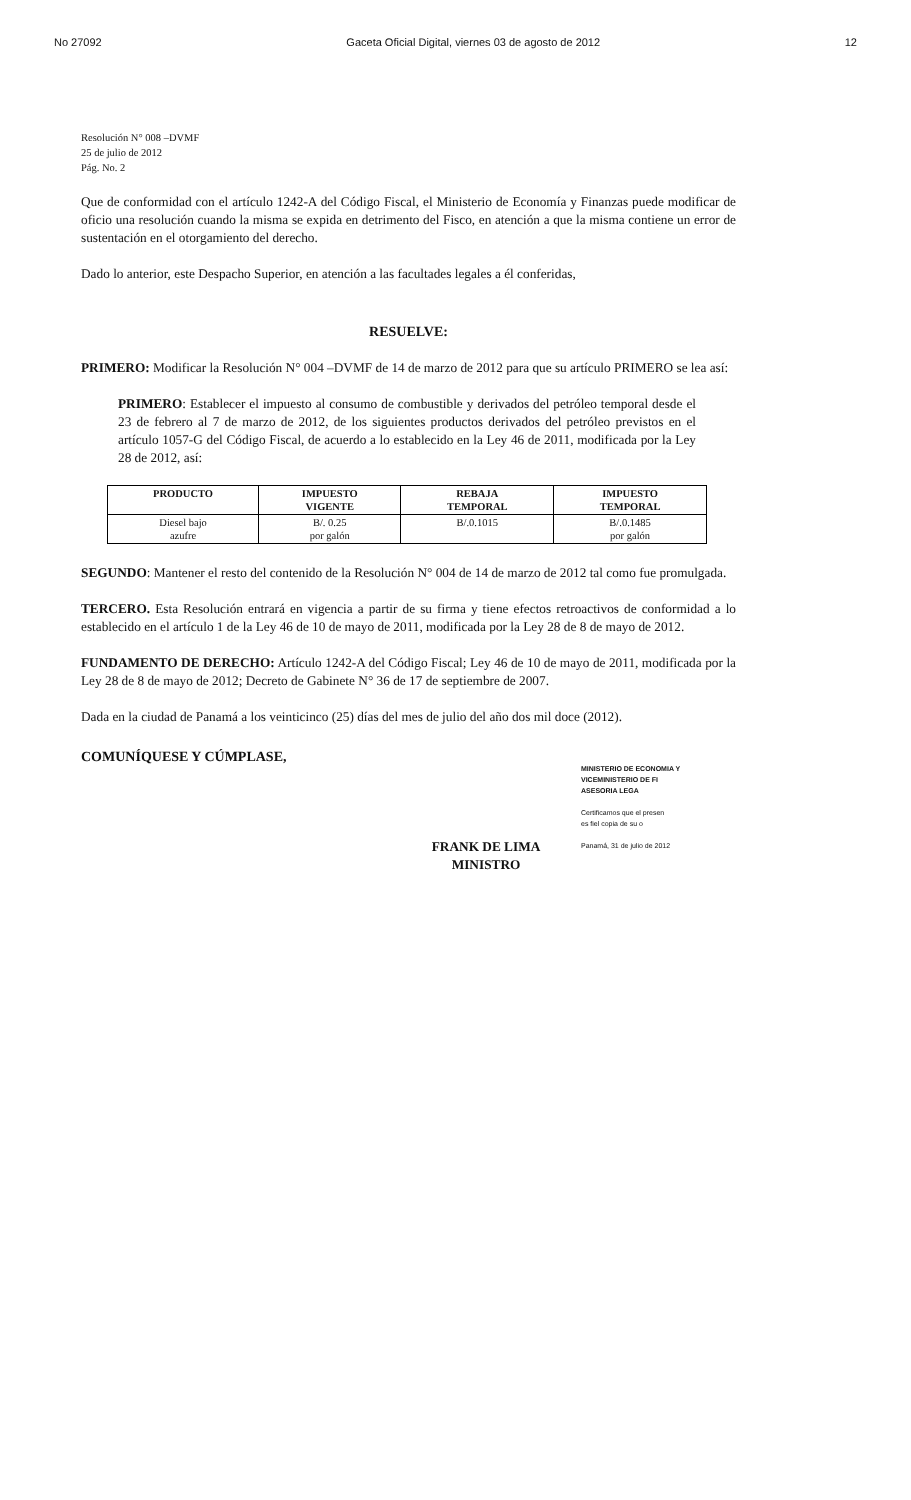No 27092 Gaceta Oficial Digital, viernes 03 de agosto de 2012 12
Resolución N° 008 –DVMF
25 de julio de 2012
Pág. No. 2
Que de conformidad con el artículo 1242-A del Código Fiscal, el Ministerio de Economía y Finanzas puede modificar de oficio una resolución cuando la misma se expida en detrimento del Fisco, en atención a que la misma contiene un error de sustentación en el otorgamiento del derecho.
Dado lo anterior, este Despacho Superior, en atención a las facultades legales a él conferidas,
RESUELVE:
PRIMERO: Modificar la Resolución N° 004 –DVMF de 14 de marzo de 2012 para que su artículo PRIMERO se lea así:
PRIMERO: Establecer el impuesto al consumo de combustible y derivados del petróleo temporal desde el 23 de febrero al 7 de marzo de 2012, de los siguientes productos derivados del petróleo previstos en el artículo 1057-G del Código Fiscal, de acuerdo a lo establecido en la Ley 46 de 2011, modificada por la Ley 28 de 2012, así:
| PRODUCTO | IMPUESTO VIGENTE | REBAJA TEMPORAL | IMPUESTO TEMPORAL |
| --- | --- | --- | --- |
| Diesel bajo azufre | B/. 0.25 por galón | B/.0.1015 | B/.0.1485 por galón |
SEGUNDO: Mantener el resto del contenido de la Resolución N° 004 de 14 de marzo de 2012 tal como fue promulgada.
TERCERO. Esta Resolución entrará en vigencia a partir de su firma y tiene efectos retroactivos de conformidad a lo establecido en el artículo 1 de la Ley 46 de 10 de mayo de 2011, modificada por la Ley 28 de 8 de mayo de 2012.
FUNDAMENTO DE DERECHO: Artículo 1242-A del Código Fiscal; Ley 46 de 10 de mayo de 2011, modificada por la Ley 28 de 8 de mayo de 2012; Decreto de Gabinete N° 36 de 17 de septiembre de 2007.
Dada en la ciudad de Panamá a los veinticinco (25) días del mes de julio del año dos mil doce (2012).
COMUNÍQUESE Y CÚMPLASE,
FRANK DE LIMA
MINISTRO
MINISTERIO DE ECONOMIA Y
VICEMINISTERIO DE FI
ASESORIA LEGA
Certificamos que el presen
es fiel copia de su o
Panamá, 31 de julio de 2012